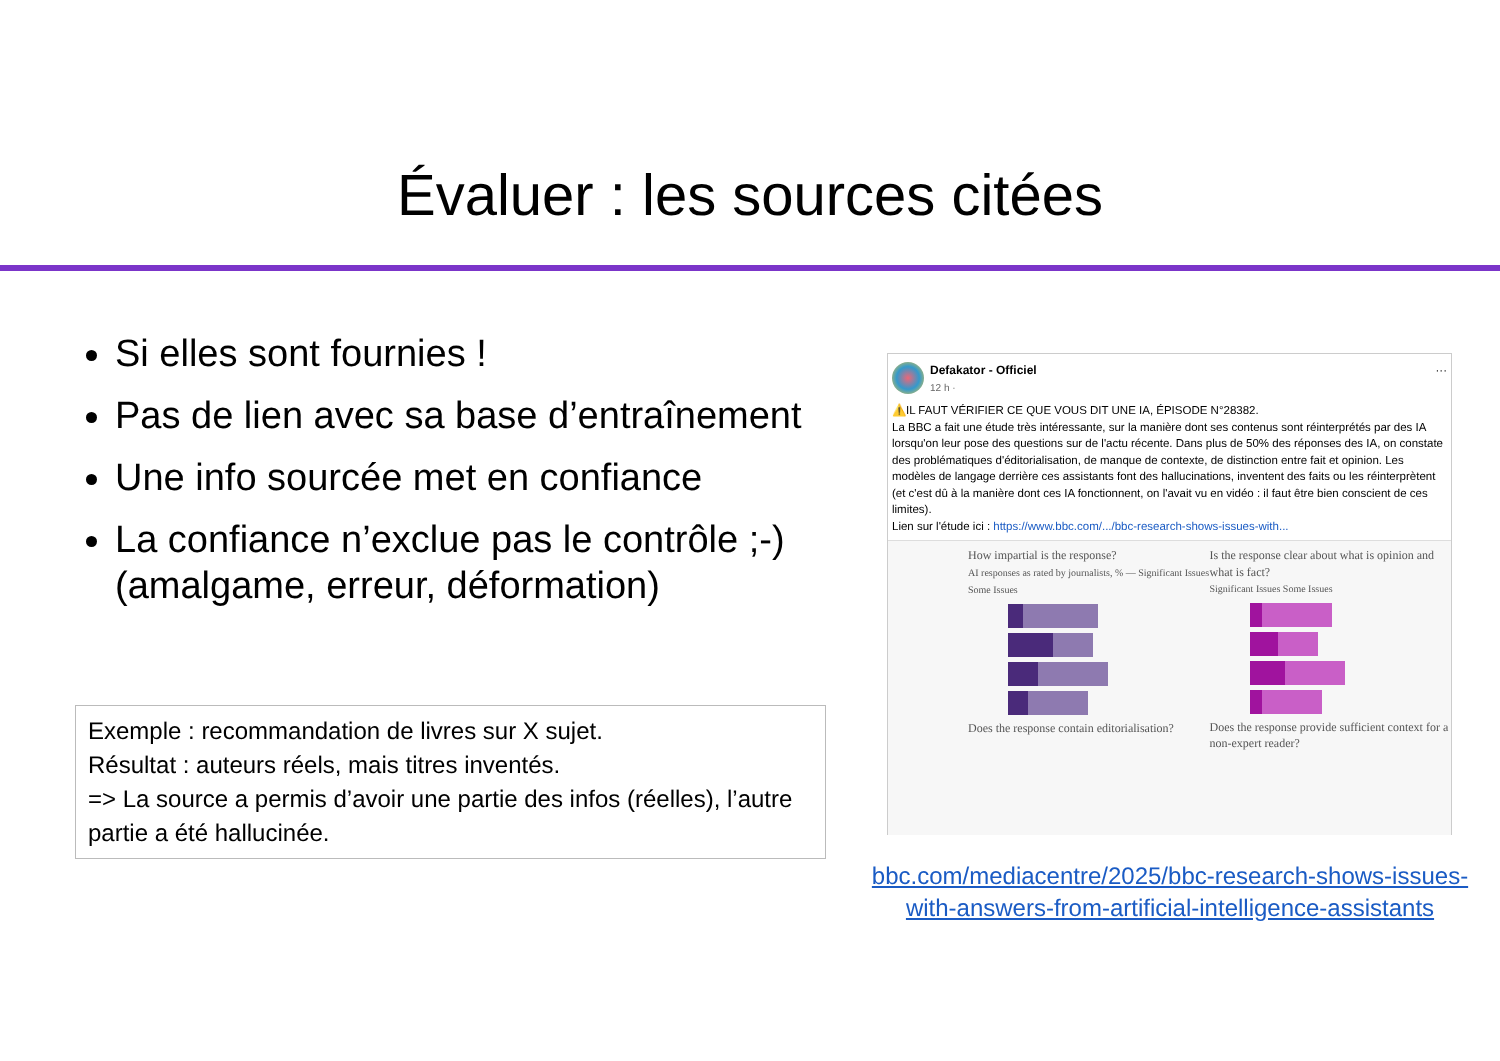Évaluer : les sources citées
Si elles sont fournies !
Pas de lien avec sa base d’entraînement
Une info sourcée met en confiance
La confiance n’exclue pas le contrôle ;-) (amalgame, erreur, déformation)
Exemple : recommandation de livres sur X sujet.
Résultat : auteurs réels, mais titres inventés.
=> La source a permis d’avoir une partie des infos (réelles), l’autre partie a été hallucinée.
Defakator - Officiel
12 h · ···
⚠️IL FAUT VÉRIFIER CE QUE VOUS DIT UNE IA, ÉPISODE N°28382.
La BBC a fait une étude très intéressante, sur la manière dont ses contenus sont réinterprétés par des IA lorsqu'on leur pose des questions sur de l'actu récente. Dans plus de 50% des réponses des IA, on constate des problématiques d'éditorialisation, de manque de contexte, de distinction entre fait et opinion. Les modèles de langage derrière ces assistants font des hallucinations, inventent des faits ou les réinterprètent (et c'est dû à la manière dont ces IA fonctionnent, on l'avait vu en vidéo : il faut être bien conscient de ces limites).
Lien sur l'étude ici : https://www.bbc.com/.../bbc-research-shows-issues-with...
How impartial is the response?
AI responses as rated by journalists, % — Significant Issues Some Issues
Does the response contain editorialisation?
Is the response clear about what is opinion and what is fact?
Significant Issues Some Issues
Does the response provide sufficient context for a non-expert reader?
bbc.com/mediacentre/2025/bbc-research-shows-issues-with-answers-from-artificial-intelligence-assistants